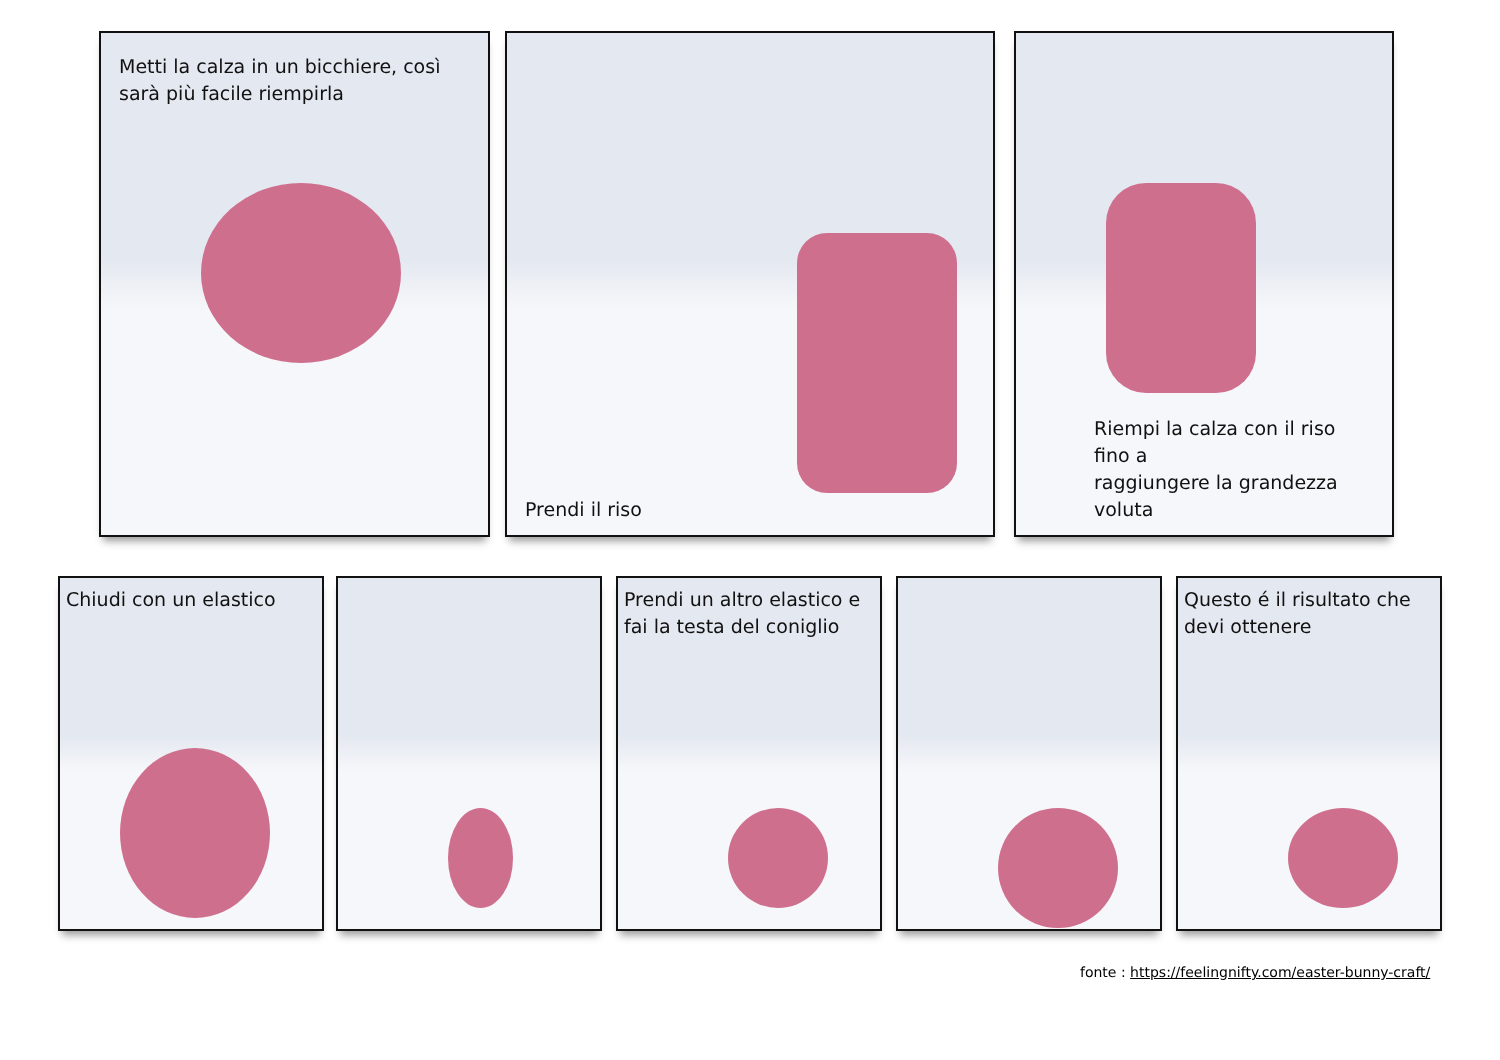Metti la calza in un bicchiere, così
sarà più facile riempirla
Prendi il riso
Riempi la calza con il riso fino a
raggiungere la grandezza voluta
Chiudi con un elastico
Prendi un altro elastico e
fai la testa del coniglio
Questo é il risultato che
devi ottenere
fonte : https://feelingnifty.com/easter-bunny-craft/